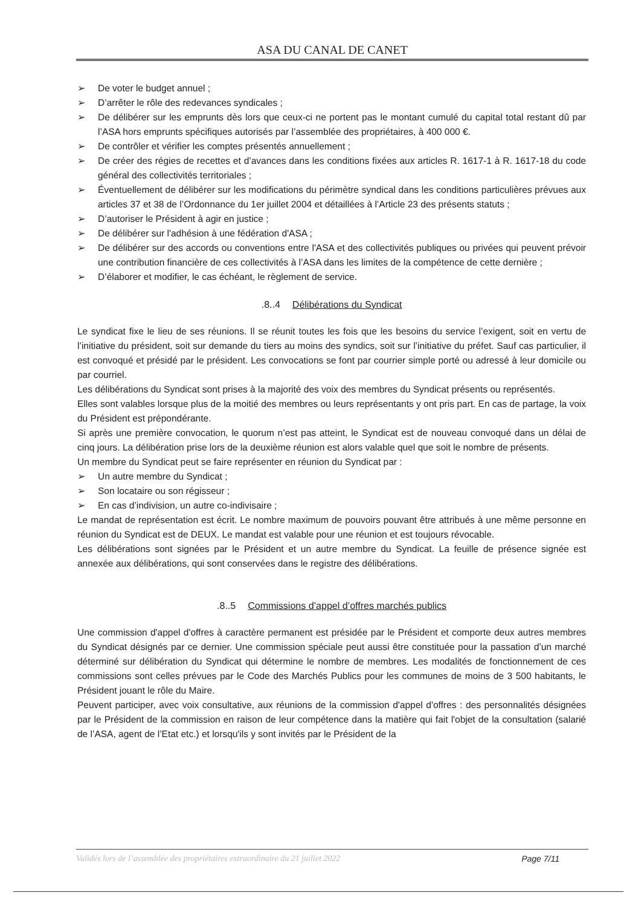ASA DU CANAL DE CANET
➢ De voter le budget annuel ;
➢ D’arrêter le rôle des redevances syndicales ;
➢ De délibérer sur les emprunts dès lors que ceux-ci ne portent pas le montant cumulé du capital total restant dû par l’ASA hors emprunts spécifiques autorisés par l’assemblée des propriétaires, à 400 000 €.
➢ De contrôler et vérifier les comptes présentés annuellement ;
➢ De créer des régies de recettes et d’avances dans les conditions fixées aux articles R. 1617-1 à R. 1617-18 du code général des collectivités territoriales ;
➢ Éventuellement de délibérer sur les modifications du périmètre syndical dans les conditions particulières prévues aux articles 37 et 38 de l’Ordonnance du 1er juillet 2004 et détaillées à l’Article 23 des présents statuts ;
➢ D’autoriser le Président à agir en justice ;
➢ De délibérer sur l'adhésion à une fédération d'ASA ;
➢ De délibérer sur des accords ou conventions entre l'ASA et des collectivités publiques ou privées qui peuvent prévoir une contribution financière de ces collectivités à l’ASA dans les limites de la compétence de cette dernière ;
➢ D’élaborer et modifier, le cas échéant, le règlement de service.
.8..4 Délibérations du Syndicat
Le syndicat fixe le lieu de ses réunions. Il se réunit toutes les fois que les besoins du service l’exigent, soit en vertu de l’initiative du président, soit sur demande du tiers au moins des syndics, soit sur l’initiative du préfet. Sauf cas particulier, il est convoqué et présidé par le président. Les convocations se font par courrier simple porté ou adressé à leur domicile ou par courriel.
Les délibérations du Syndicat sont prises à la majorité des voix des membres du Syndicat présents ou représentés.
Elles sont valables lorsque plus de la moitié des membres ou leurs représentants y ont pris part. En cas de partage, la voix du Président est prépondérante.
Si après une première convocation, le quorum n’est pas atteint, le Syndicat est de nouveau convoqué dans un délai de cinq jours. La délibération prise lors de la deuxième réunion est alors valable quel que soit le nombre de présents.
Un membre du Syndicat peut se faire représenter en réunion du Syndicat par :
➢ Un autre membre du Syndicat ;
➢ Son locataire ou son régisseur ;
➢ En cas d’indivision, un autre co-indivisaire ;
Le mandat de représentation est écrit. Le nombre maximum de pouvoirs pouvant être attribués à une même personne en réunion du Syndicat est de DEUX. Le mandat est valable pour une réunion et est toujours révocable.
Les délibérations sont signées par le Président et un autre membre du Syndicat. La feuille de présence signée est annexée aux délibérations, qui sont conservées dans le registre des délibérations.
.8..5 Commissions d’appel d’offres marchés publics
Une commission d'appel d'offres à caractère permanent est présidée par le Président et comporte deux autres membres du Syndicat désignés par ce dernier. Une commission spéciale peut aussi être constituée pour la passation d’un marché déterminé sur délibération du Syndicat qui détermine le nombre de membres. Les modalités de fonctionnement de ces commissions sont celles prévues par le Code des Marchés Publics pour les communes de moins de 3 500 habitants, le Président jouant le rôle du Maire.
Peuvent participer, avec voix consultative, aux réunions de la commission d'appel d'offres : des personnalités désignées par le Président de la commission en raison de leur compétence dans la matière qui fait l'objet de la consultation (salarié de l’ASA, agent de l’Etat etc.) et lorsqu'ils y sont invités par le Président de la
Validés lors de l’assemblée des propriétaires extraordinaire du 21 juillet 2022 Page 7/11